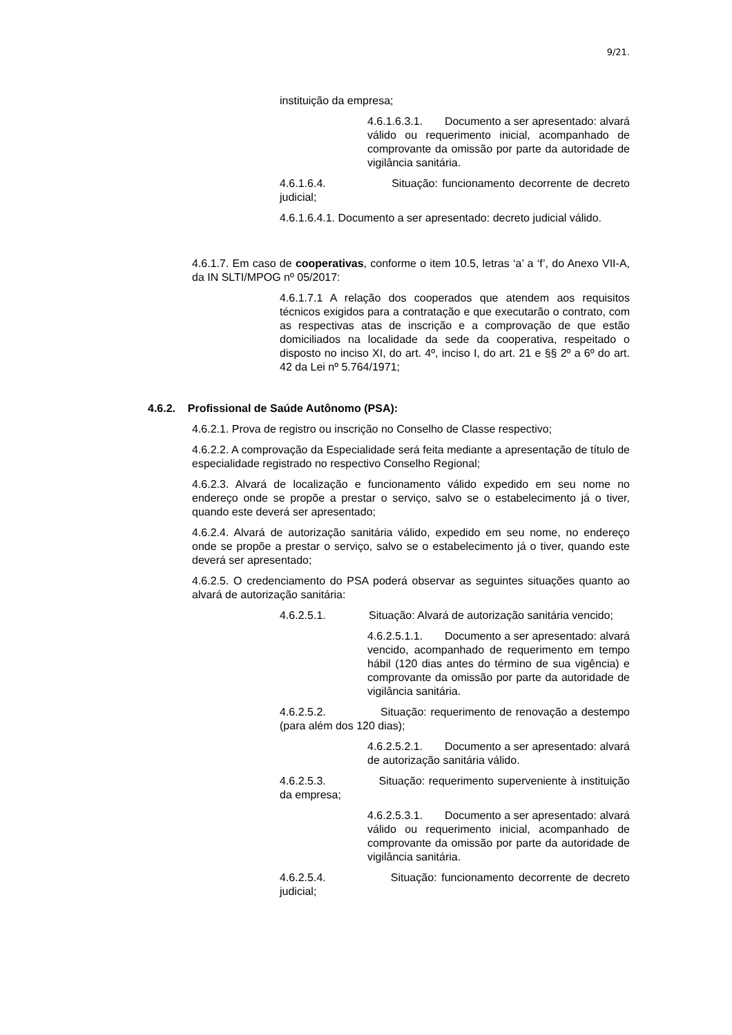9/21.
instituição da empresa;
4.6.1.6.3.1. Documento a ser apresentado: alvará válido ou requerimento inicial, acompanhado de comprovante da omissão por parte da autoridade de vigilância sanitária.
4.6.1.6.4. Situação: funcionamento decorrente de decreto judicial;
4.6.1.6.4.1. Documento a ser apresentado: decreto judicial válido.
4.6.1.7. Em caso de cooperativas, conforme o item 10.5, letras ‘a’ a ‘f’, do Anexo VII-A, da IN SLTI/MPOG nº 05/2017:
4.6.1.7.1 A relação dos cooperados que atendem aos requisitos técnicos exigidos para a contratação e que executarão o contrato, com as respectivas atas de inscrição e a comprovação de que estão domiciliados na localidade da sede da cooperativa, respeitado o disposto no inciso XI, do art. 4º, inciso I, do art. 21 e §§ 2º a 6º do art. 42 da Lei nº 5.764/1971;
4.6.2. Profissional de Saúde Autônomo (PSA):
4.6.2.1. Prova de registro ou inscrição no Conselho de Classe respectivo;
4.6.2.2. A comprovação da Especialidade será feita mediante a apresentação de título de especialidade registrado no respectivo Conselho Regional;
4.6.2.3. Alvará de localização e funcionamento válido expedido em seu nome no endereço onde se propõe a prestar o serviço, salvo se o estabelecimento já o tiver, quando este deverá ser apresentado;
4.6.2.4. Alvará de autorização sanitária válido, expedido em seu nome, no endereço onde se propõe a prestar o serviço, salvo se o estabelecimento já o tiver, quando este deverá ser apresentado;
4.6.2.5. O credenciamento do PSA poderá observar as seguintes situações quanto ao alvará de autorização sanitária:
4.6.2.5.1. Situação: Alvará de autorização sanitária vencido;
4.6.2.5.1.1. Documento a ser apresentado: alvará vencido, acompanhado de requerimento em tempo hábil (120 dias antes do término de sua vigência) e comprovante da omissão por parte da autoridade de vigilância sanitária.
4.6.2.5.2. Situação: requerimento de renovação a destempo (para além dos 120 dias);
4.6.2.5.2.1. Documento a ser apresentado: alvará de autorização sanitária válido.
4.6.2.5.3. Situação: requerimento superveniente à instituição da empresa;
4.6.2.5.3.1. Documento a ser apresentado: alvará válido ou requerimento inicial, acompanhado de comprovante da omissão por parte da autoridade de vigilância sanitária.
4.6.2.5.4. Situação: funcionamento decorrente de decreto judicial;